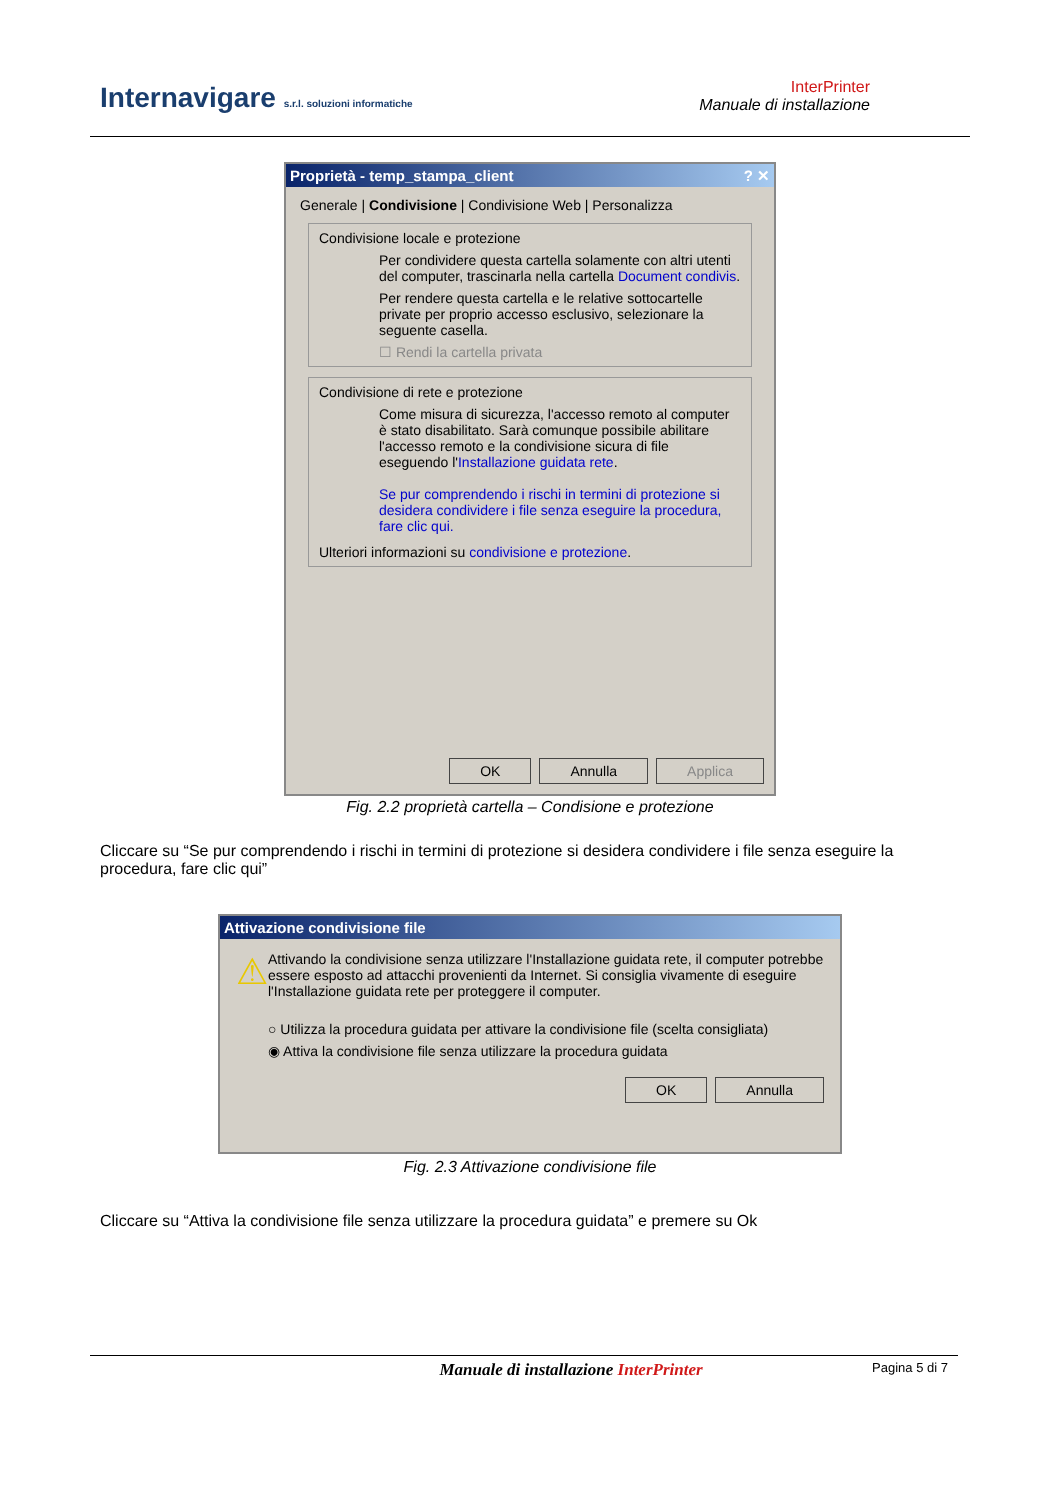Internavigare s.r.l. soluzioni informatiche
InterPrinter
Manuale di installazione
Proprietà - temp_stampa_client ? ✕
Generale | Condivisione | Condivisione Web | Personalizza
Condivisione locale e protezione
Per condividere questa cartella solamente con altri utenti del computer, trascinarla nella cartella Document condivis.
Per rendere questa cartella e le relative sottocartelle private per proprio accesso esclusivo, selezionare la seguente casella.
☐ Rendi la cartella privata
Condivisione di rete e protezione
Come misura di sicurezza, l'accesso remoto al computer è stato disabilitato. Sarà comunque possibile abilitare l'accesso remoto e la condivisione sicura di file eseguendo l'Installazione guidata rete.
Se pur comprendendo i rischi in termini di protezione si desidera condividere i file senza eseguire la procedura, fare clic qui.
Ulteriori informazioni su condivisione e protezione.
OK Annulla Applica
Fig. 2.2 proprietà cartella – Condisione e protezione
Cliccare su “Se pur comprendendo i rischi in termini di protezione si desidera condividere i file senza eseguire la procedura, fare clic qui”
Attivazione condivisione file
⚠
Attivando la condivisione senza utilizzare l'Installazione guidata rete, il computer potrebbe essere esposto ad attacchi provenienti da Internet. Si consiglia vivamente di eseguire l'Installazione guidata rete per proteggere il computer.
○ Utilizza la procedura guidata per attivare la condivisione file (scelta consigliata)
◉ Attiva la condivisione file senza utilizzare la procedura guidata
OK Annulla
Fig. 2.3 Attivazione condivisione file
Cliccare su “Attiva la condivisione file senza utilizzare la procedura guidata” e premere su Ok
Manuale di installazione InterPrinter Pagina 5 di 7